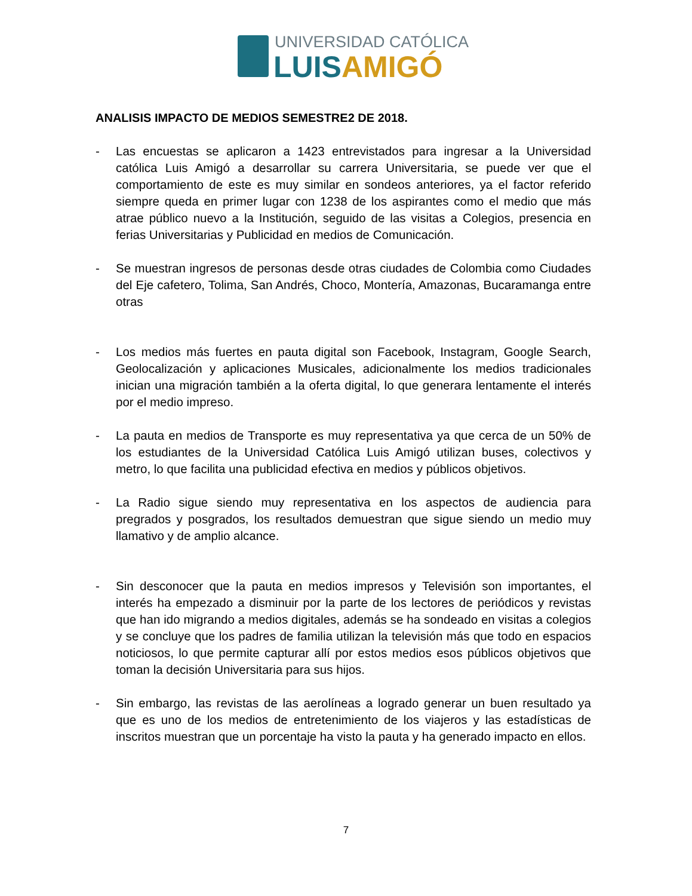UNIVERSIDAD CATÓLICA
LUIS AMIGÓ
ANALISIS IMPACTO DE MEDIOS SEMESTRE2 DE 2018.
- Las encuestas se aplicaron a 1423 entrevistados para ingresar a la Universidad católica Luis Amigó a desarrollar su carrera Universitaria, se puede ver que el comportamiento de este es muy similar en sondeos anteriores, ya el factor referido siempre queda en primer lugar con 1238 de los aspirantes como el medio que más atrae público nuevo a la Institución, seguido de las visitas a Colegios, presencia en ferias Universitarias y Publicidad en medios de Comunicación.
- Se muestran ingresos de personas desde otras ciudades de Colombia como Ciudades del Eje cafetero, Tolima, San Andrés, Choco, Montería, Amazonas, Bucaramanga entre otras
- Los medios más fuertes en pauta digital son Facebook, Instagram, Google Search, Geolocalización y aplicaciones Musicales, adicionalmente los medios tradicionales inician una migración también a la oferta digital, lo que generara lentamente el interés por el medio impreso.
- La pauta en medios de Transporte es muy representativa ya que cerca de un 50% de los estudiantes de la Universidad Católica Luis Amigó utilizan buses, colectivos y metro, lo que facilita una publicidad efectiva en medios y públicos objetivos.
- La Radio sigue siendo muy representativa en los aspectos de audiencia para pregrados y posgrados, los resultados demuestran que sigue siendo un medio muy llamativo y de amplio alcance.
- Sin desconocer que la pauta en medios impresos y Televisión son importantes, el interés ha empezado a disminuir por la parte de los lectores de periódicos y revistas que han ido migrando a medios digitales, además se ha sondeado en visitas a colegios y se concluye que los padres de familia utilizan la televisión más que todo en espacios noticiosos, lo que permite capturar allí por estos medios esos públicos objetivos que toman la decisión Universitaria para sus hijos.
- Sin embargo, las revistas de las aerolíneas a logrado generar un buen resultado ya que es uno de los medios de entretenimiento de los viajeros y las estadísticas de inscritos muestran que un porcentaje ha visto la pauta y ha generado impacto en ellos.
7